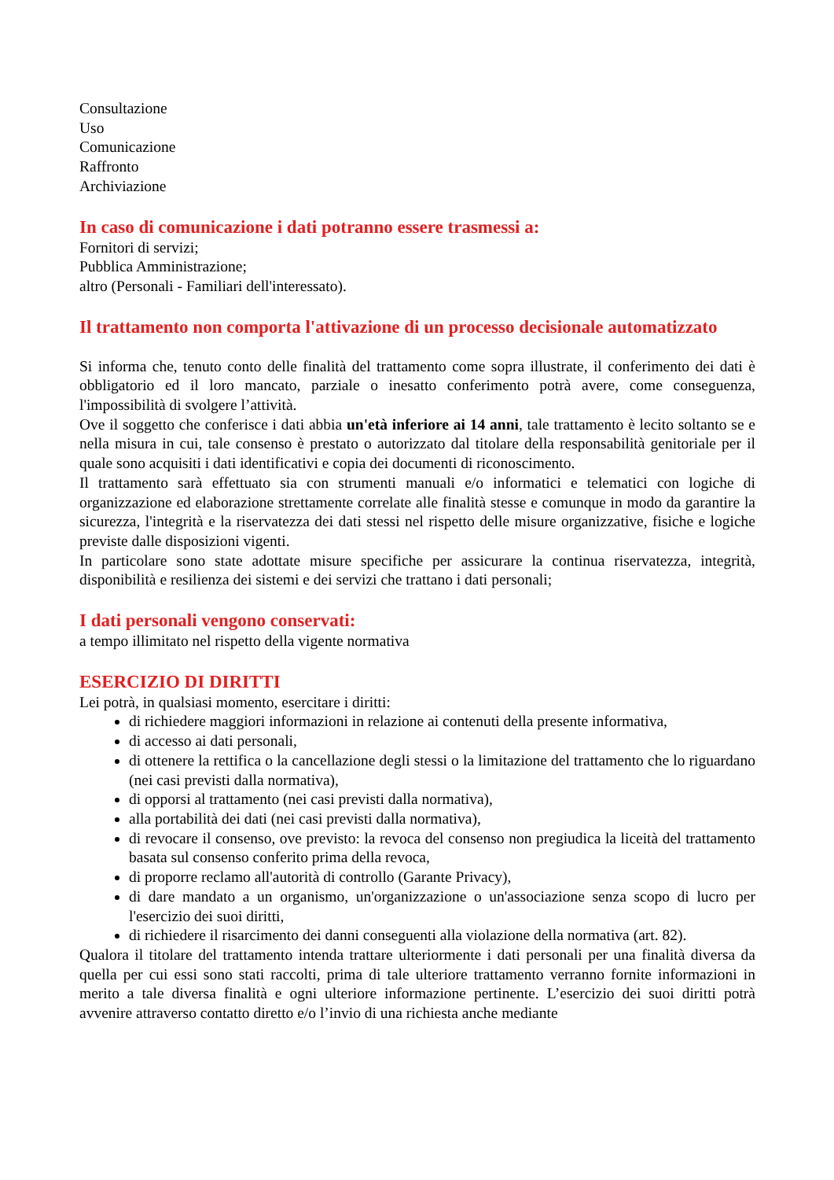Consultazione
Uso
Comunicazione
Raffronto
Archiviazione
In caso di comunicazione i dati potranno essere trasmessi a:
Fornitori di servizi;
Pubblica Amministrazione;
altro (Personali - Familiari dell'interessato).
Il trattamento non comporta l'attivazione di un processo decisionale automatizzato
Si informa che, tenuto conto delle finalità del trattamento come sopra illustrate, il conferimento dei dati è obbligatorio ed il loro mancato, parziale o inesatto conferimento potrà avere, come conseguenza, l'impossibilità di svolgere l’attività.
Ove il soggetto che conferisce i dati abbia un'età inferiore ai 14 anni, tale trattamento è lecito soltanto se e nella misura in cui, tale consenso è prestato o autorizzato dal titolare della responsabilità genitoriale per il quale sono acquisiti i dati identificativi e copia dei documenti di riconoscimento.
Il trattamento sarà effettuato sia con strumenti manuali e/o informatici e telematici con logiche di organizzazione ed elaborazione strettamente correlate alle finalità stesse e comunque in modo da garantire la sicurezza, l'integrità e la riservatezza dei dati stessi nel rispetto delle misure organizzative, fisiche e logiche previste dalle disposizioni vigenti.
In particolare sono state adottate misure specifiche per assicurare la continua riservatezza, integrità, disponibilità e resilienza dei sistemi e dei servizi che trattano i dati personali;
I dati personali vengono conservati:
a tempo illimitato nel rispetto della vigente normativa
ESERCIZIO DI DIRITTI
Lei potrà, in qualsiasi momento, esercitare i diritti:
di richiedere maggiori informazioni in relazione ai contenuti della presente informativa,
di accesso ai dati personali,
di ottenere la rettifica o la cancellazione degli stessi o la limitazione del trattamento che lo riguardano (nei casi previsti dalla normativa),
di opporsi al trattamento (nei casi previsti dalla normativa),
alla portabilità dei dati (nei casi previsti dalla normativa),
di revocare il consenso, ove previsto: la revoca del consenso non pregiudica la liceità del trattamento basata sul consenso conferito prima della revoca,
di proporre reclamo all'autorità di controllo (Garante Privacy),
di dare mandato a un organismo, un'organizzazione o un'associazione senza scopo di lucro per l'esercizio dei suoi diritti,
di richiedere il risarcimento dei danni conseguenti alla violazione della normativa (art. 82).
Qualora il titolare del trattamento intenda trattare ulteriormente i dati personali per una finalità diversa da quella per cui essi sono stati raccolti, prima di tale ulteriore trattamento verranno fornite informazioni in merito a tale diversa finalità e ogni ulteriore informazione pertinente. L’esercizio dei suoi diritti potrà avvenire attraverso contatto diretto e/o l’invio di una richiesta anche mediante